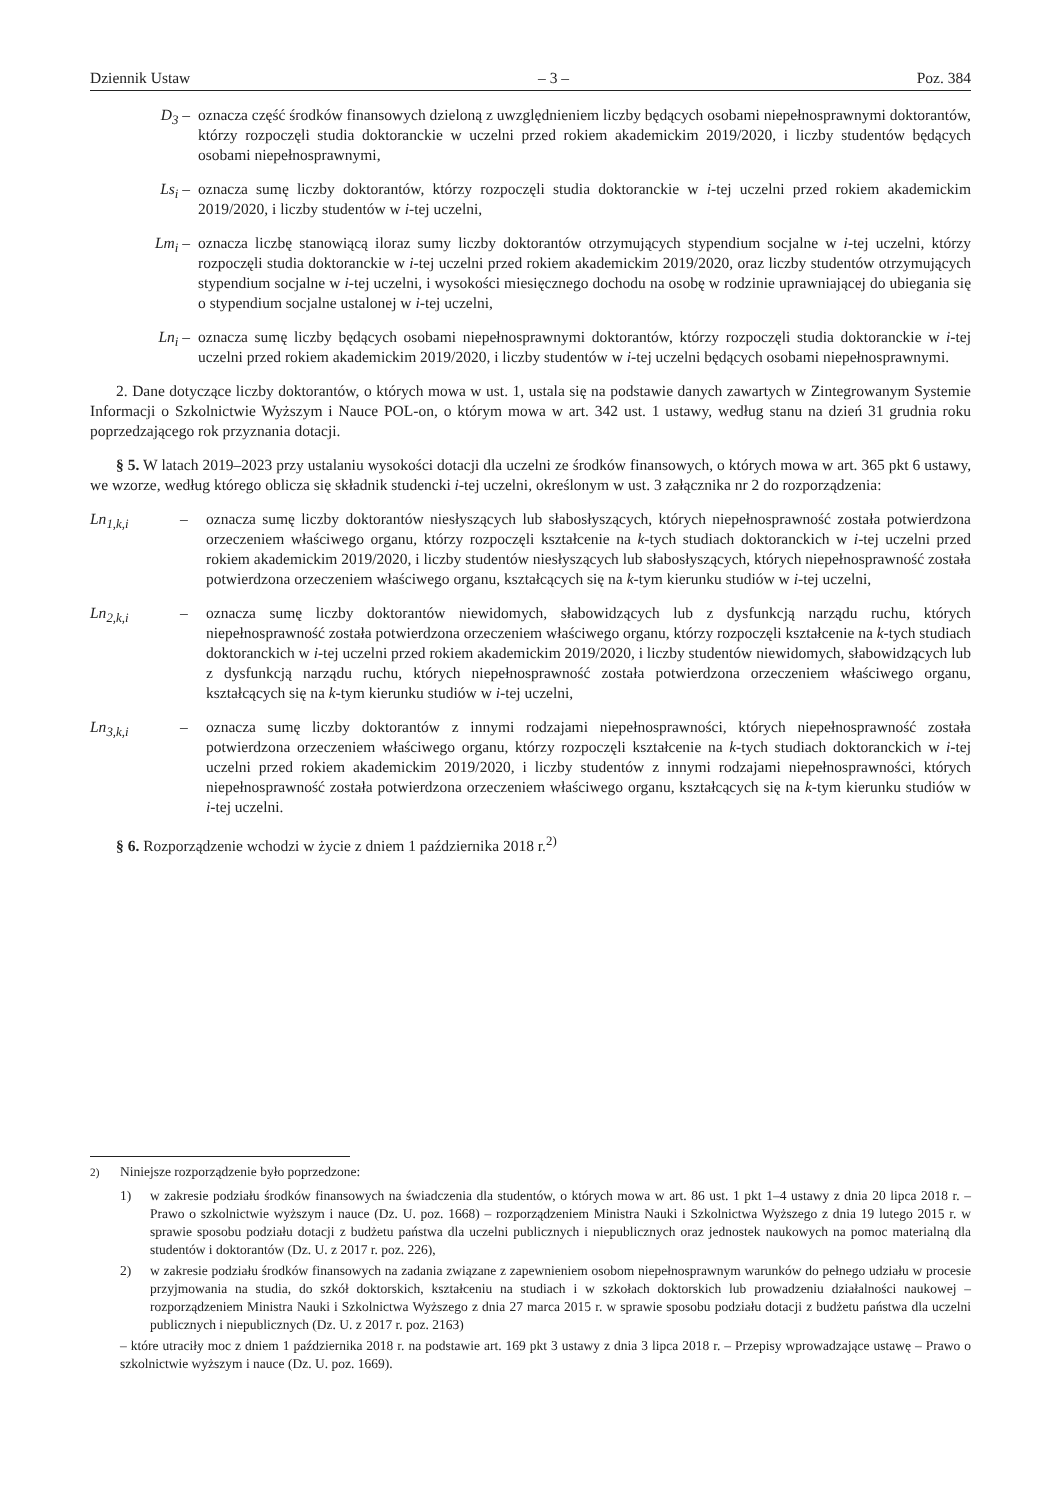Dziennik Ustaw – 3 – Poz. 384
D<sub>3</sub> – oznacza część środków finansowych dzieloną z uwzględnieniem liczby będących osobami niepełnosprawnymi doktorantów, którzy rozpoczęli studia doktoranckie w uczelni przed rokiem akademickim 2019/2020, i liczby studentów będących osobami niepełnosprawnymi,
Ls<sub>i</sub> – oznacza sumę liczby doktorantów, którzy rozpoczęli studia doktoranckie w i-tej uczelni przed rokiem akademickim 2019/2020, i liczby studentów w i-tej uczelni,
Lm<sub>i</sub> – oznacza liczbę stanowiącą iloraz sumy liczby doktorantów otrzymujących stypendium socjalne w i-tej uczelni, którzy rozpoczęli studia doktoranckie w i-tej uczelni przed rokiem akademickim 2019/2020, oraz liczby studentów otrzymujących stypendium socjalne w i-tej uczelni, i wysokości miesięcznego dochodu na osobę w rodzinie uprawniającej do ubiegania się o stypendium socjalne ustalonej w i-tej uczelni,
Ln<sub>i</sub> – oznacza sumę liczby będących osobami niepełnosprawnymi doktorantów, którzy rozpoczęli studia doktoranckie w i-tej uczelni przed rokiem akademickim 2019/2020, i liczby studentów w i-tej uczelni będących osobami niepełnosprawnymi.
2. Dane dotyczące liczby doktorantów, o których mowa w ust. 1, ustala się na podstawie danych zawartych w Zintegrowanym Systemie Informacji o Szkolnictwie Wyższym i Nauce POL-on, o którym mowa w art. 342 ust. 1 ustawy, według stanu na dzień 31 grudnia roku poprzedzającego rok przyznania dotacji.
§ 5. W latach 2019–2023 przy ustalaniu wysokości dotacji dla uczelni ze środków finansowych, o których mowa w art. 365 pkt 6 ustawy, we wzorze, według którego oblicza się składnik studencki i-tej uczelni, określonym w ust. 3 załącznika nr 2 do rozporządzenia:
Ln<sub>1,k,i</sub> – oznacza sumę liczby doktorantów niesłyszących lub słabosłyszących, których niepełnosprawność została potwierdzona orzeczeniem właściwego organu, którzy rozpoczęli kształcenie na k-tych studiach doktoranckich w i-tej uczelni przed rokiem akademickim 2019/2020, i liczby studentów niesłyszących lub słabosłyszących, których niepełnosprawność została potwierdzona orzeczeniem właściwego organu, kształcących się na k-tym kierunku studiów w i-tej uczelni,
Ln<sub>2,k,i</sub> – oznacza sumę liczby doktorantów niewidomych, słabowidzących lub z dysfunkcją narządu ruchu, których niepełnosprawność została potwierdzona orzeczeniem właściwego organu, którzy rozpoczęli kształcenie na k-tych studiach doktoranckich w i-tej uczelni przed rokiem akademickim 2019/2020, i liczby studentów niewidomych, słabowidzących lub z dysfunkcją narządu ruchu, których niepełnosprawność została potwierdzona orzeczeniem właściwego organu, kształcących się na k-tym kierunku studiów w i-tej uczelni,
Ln<sub>3,k,i</sub> – oznacza sumę liczby doktorantów z innymi rodzajami niepełnosprawności, których niepełnosprawność została potwierdzona orzeczeniem właściwego organu, którzy rozpoczęli kształcenie na k-tych studiach doktoranckich w i-tej uczelni przed rokiem akademickim 2019/2020, i liczby studentów z innymi rodzajami niepełnosprawności, których niepełnosprawność została potwierdzona orzeczeniem właściwego organu, kształcących się na k-tym kierunku studiów w i-tej uczelni.
§ 6. Rozporządzenie wchodzi w życie z dniem 1 października 2018 r.<sup>2)</sup>
<sup>2)</sup> Niniejsze rozporządzenie było poprzedzone:
1) w zakresie podziału środków finansowych na świadczenia dla studentów, o których mowa w art. 86 ust. 1 pkt 1–4 ustawy z dnia 20 lipca 2018 r. – Prawo o szkolnictwie wyższym i nauce (Dz. U. poz. 1668) – rozporządzeniem Ministra Nauki i Szkolnictwa Wyższego z dnia 19 lutego 2015 r. w sprawie sposobu podziału dotacji z budżetu państwa dla uczelni publicznych i niepublicznych oraz jednostek naukowych na pomoc materialną dla studentów i doktorantów (Dz. U. z 2017 r. poz. 226),
2) w zakresie podziału środków finansowych na zadania związane z zapewnieniem osobom niepełnosprawnym warunków do pełnego udziału w procesie przyjmowania na studia, do szkół doktorskich, kształceniu na studiach i w szkołach doktorskich lub prowadzeniu działalności naukowej – rozporządzeniem Ministra Nauki i Szkolnictwa Wyższego z dnia 27 marca 2015 r. w sprawie sposobu podziału dotacji z budżetu państwa dla uczelni publicznych i niepublicznych (Dz. U. z 2017 r. poz. 2163)
– które utraciły moc z dniem 1 października 2018 r. na podstawie art. 169 pkt 3 ustawy z dnia 3 lipca 2018 r. – Przepisy wprowadzające ustawę – Prawo o szkolnictwie wyższym i nauce (Dz. U. poz. 1669).